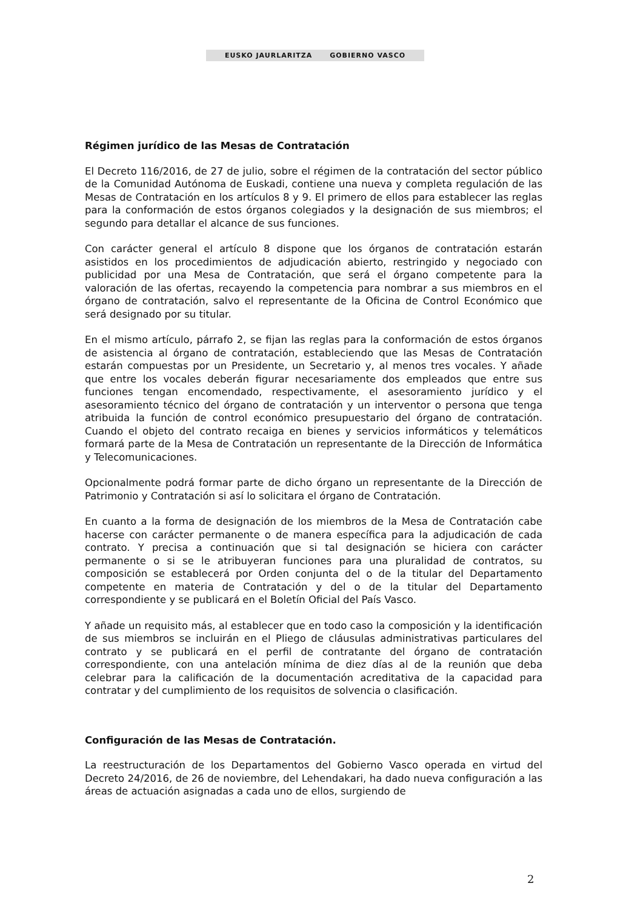EUSKO JAURLARITZA GOBIERNO VASCO
Régimen jurídico de las Mesas de Contratación
El Decreto 116/2016, de 27 de julio, sobre el régimen de la contratación del sector público de la Comunidad Autónoma de Euskadi, contiene una nueva y completa regulación de las Mesas de Contratación en los artículos 8 y 9. El primero de ellos para establecer las reglas para la conformación de estos órganos colegiados y la designación de sus miembros; el segundo para detallar el alcance de sus funciones.
Con carácter general el artículo 8 dispone que los órganos de contratación estarán asistidos en los procedimientos de adjudicación abierto, restringido y negociado con publicidad por una Mesa de Contratación, que será el órgano competente para la valoración de las ofertas, recayendo la competencia para nombrar a sus miembros en el órgano de contratación, salvo el representante de la Oficina de Control Económico que será designado por su titular.
En el mismo artículo, párrafo 2, se fijan las reglas para la conformación de estos órganos de asistencia al órgano de contratación, estableciendo que las Mesas de Contratación estarán compuestas por un Presidente, un Secretario y, al menos tres vocales. Y añade que entre los vocales deberán figurar necesariamente dos empleados que entre sus funciones tengan encomendado, respectivamente, el asesoramiento jurídico y el asesoramiento técnico del órgano de contratación y un interventor o persona que tenga atribuida la función de control económico presupuestario del órgano de contratación. Cuando el objeto del contrato recaiga en bienes y servicios informáticos y telemáticos formará parte de la Mesa de Contratación un representante de la Dirección de Informática y Telecomunicaciones.
Opcionalmente podrá formar parte de dicho órgano un representante de la Dirección de Patrimonio y Contratación si así lo solicitara el órgano de Contratación.
En cuanto a la forma de designación de los miembros de la Mesa de Contratación cabe hacerse con carácter permanente o de manera específica para la adjudicación de cada contrato. Y precisa a continuación que si tal designación se hiciera con carácter permanente o si se le atribuyeran funciones para una pluralidad de contratos, su composición se establecerá por Orden conjunta del o de la titular del Departamento competente en materia de Contratación y del o de la titular del Departamento correspondiente y se publicará en el Boletín Oficial del País Vasco.
Y añade un requisito más, al establecer que en todo caso la composición y la identificación de sus miembros se incluirán en el Pliego de cláusulas administrativas particulares del contrato y se publicará en el perfil de contratante del órgano de contratación correspondiente, con una antelación mínima de diez días al de la reunión que deba celebrar para la calificación de la documentación acreditativa de la capacidad para contratar y del cumplimiento de los requisitos de solvencia o clasificación.
Configuración de las Mesas de Contratación.
La reestructuración de los Departamentos del Gobierno Vasco operada en virtud del Decreto 24/2016, de 26 de noviembre, del Lehendakari, ha dado nueva configuración a las áreas de actuación asignadas a cada uno de ellos, surgiendo de
2